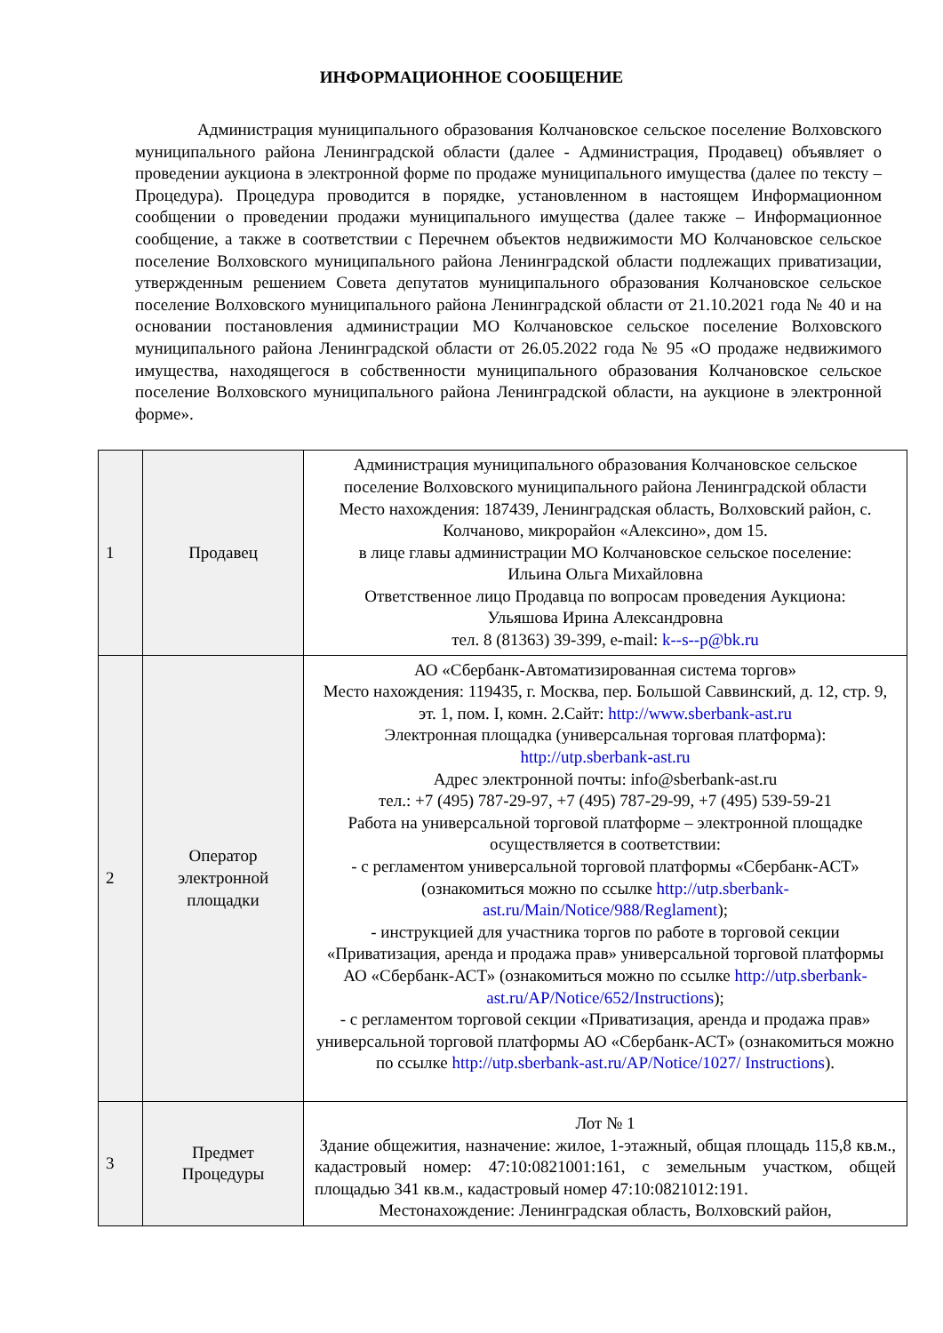ИНФОРМАЦИОННОЕ СООБЩЕНИЕ
Администрация муниципального образования Колчановское сельское поселение Волховского муниципального района Ленинградской области (далее - Администрация, Продавец) объявляет о проведении аукциона в электронной форме по продаже муниципального имущества (далее по тексту – Процедура). Процедура проводится в порядке, установленном в настоящем Информационном сообщении о проведении продажи муниципального имущества (далее также – Информационное сообщение, а также в соответствии с Перечнем объектов недвижимости МО Колчановское сельское поселение Волховского муниципального района Ленинградской области подлежащих приватизации, утвержденным решением Совета депутатов муниципального образования Колчановское сельское поселение Волховского муниципального района Ленинградской области от 21.10.2021 года № 40 и на основании постановления администрации МО Колчановское сельское поселение Волховского муниципального района Ленинградской области от 26.05.2022 года № 95 «О продаже недвижимого имущества, находящегося в собственности муниципального образования Колчановское сельское поселение Волховского муниципального района Ленинградской области, на аукционе в электронной форме».
| 1 | Продавец | Администрация муниципального образования Колчановское сельское поселение Волховского муниципального района Ленинградской области Место нахождения: 187439, Ленинградская область, Волховский район, с. Колчаново, микрорайон «Алексино», дом 15. в лице главы администрации МО Колчановское сельское поселение: Ильина Ольга Михайловна Ответственное лицо Продавца по вопросам проведения Аукциона: Ульяшова Ирина Александровна тел. 8 (81363) 39-399, e-mail: k--s--p@bk.ru |
| 2 | Оператор электронной площадки | АО «Сбербанк-Автоматизированная система торгов» Место нахождения: 119435, г. Москва, пер. Большой Саввинский, д. 12, стр. 9, эт. 1, пом. I, комн. 2.Сайт: http://www.sberbank-ast.ru Электронная площадка (универсальная торговая платформа): http://utp.sberbank-ast.ru Адрес электронной почты: info@sberbank-ast.ru тел.: +7 (495) 787-29-97, +7 (495) 787-29-99, +7 (495) 539-59-21 Работа на универсальной торговой платформе – электронной площадке осуществляется в соответствии: - с регламентом универсальной торговой платформы «Сбербанк-АСТ» (ознакомиться можно по ссылке http://utp.sberbank-ast.ru/Main/Notice/988/Reglament ); - инструкцией для участника торгов по работе в торговой секции «Приватизация, аренда и продажа прав» универсальной торговой платформы АО «Сбербанк-АСТ» (ознакомиться можно по ссылке http://utp.sberbank-ast.ru/AP/Notice/652/Instructions ); - с регламентом торговой секции «Приватизация, аренда и продажа прав» универсальной торговой платформы АО «Сбербанк-АСТ» (ознакомиться можно по ссылке http://utp.sberbank-ast.ru/AP/Notice/1027/ Instructions ). |
| 3 | Предмет Процедуры | Лот № 1 Здание общежития, назначение: жилое, 1-этажный, общая площадь 115,8 кв.м., кадастровый номер: 47:10:0821001:161, с земельным участком, общей площадью 341 кв.м., кадастровый номер 47:10:0821012:191. Местонахождение: Ленинградская область, Волховский район, |